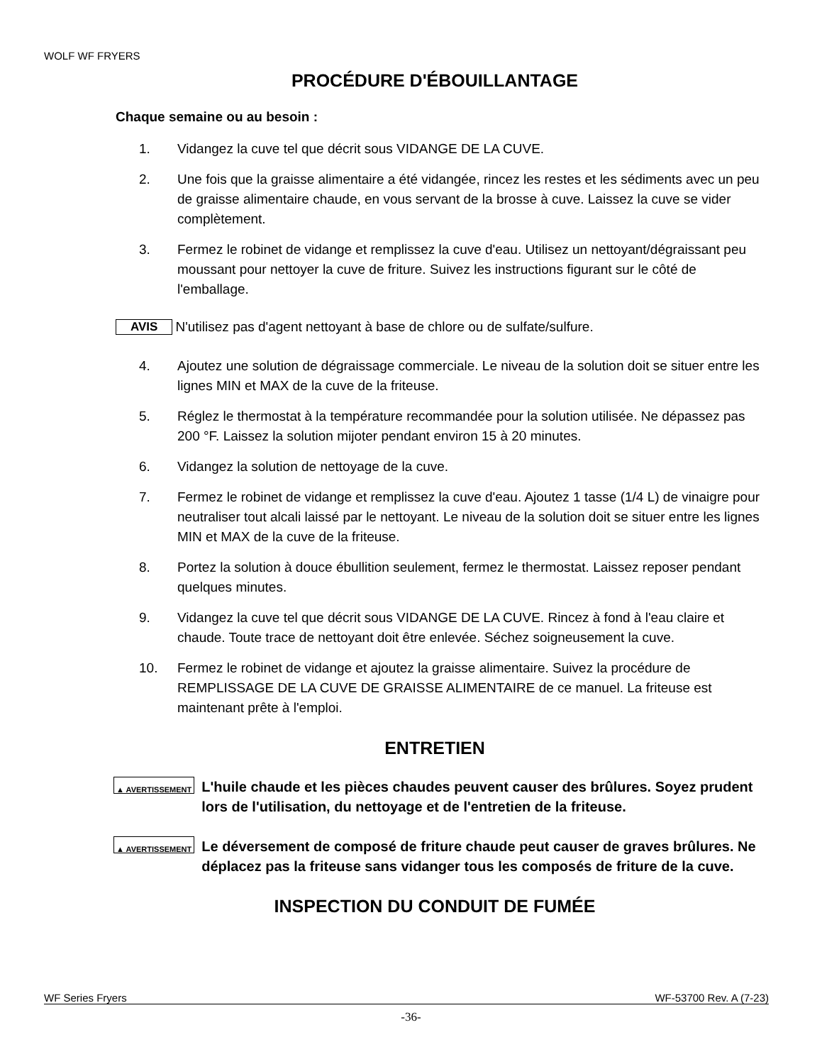WOLF WF FRYERS
PROCÉDURE D'ÉBOUILLANTAGE
Chaque semaine ou au besoin :
1. Vidangez la cuve tel que décrit sous VIDANGE DE LA CUVE.
2. Une fois que la graisse alimentaire a été vidangée, rincez les restes et les sédiments avec un peu de graisse alimentaire chaude, en vous servant de la brosse à cuve. Laissez la cuve se vider complètement.
3. Fermez le robinet de vidange et remplissez la cuve d'eau. Utilisez un nettoyant/dégraissant peu moussant pour nettoyer la cuve de friture. Suivez les instructions figurant sur le côté de l'emballage.
AVIS N'utilisez pas d'agent nettoyant à base de chlore ou de sulfate/sulfure.
4. Ajoutez une solution de dégraissage commerciale. Le niveau de la solution doit se situer entre les lignes MIN et MAX de la cuve de la friteuse.
5. Réglez le thermostat à la température recommandée pour la solution utilisée. Ne dépassez pas 200 °F. Laissez la solution mijoter pendant environ 15 à 20 minutes.
6. Vidangez la solution de nettoyage de la cuve.
7. Fermez le robinet de vidange et remplissez la cuve d'eau. Ajoutez 1 tasse (1/4 L) de vinaigre pour neutraliser tout alcali laissé par le nettoyant. Le niveau de la solution doit se situer entre les lignes MIN et MAX de la cuve de la friteuse.
8. Portez la solution à douce ébullition seulement, fermez le thermostat. Laissez reposer pendant quelques minutes.
9. Vidangez la cuve tel que décrit sous VIDANGE DE LA CUVE. Rincez à fond à l'eau claire et chaude. Toute trace de nettoyant doit être enlevée. Séchez soigneusement la cuve.
10. Fermez le robinet de vidange et ajoutez la graisse alimentaire. Suivez la procédure de REMPLISSAGE DE LA CUVE DE GRAISSE ALIMENTAIRE de ce manuel. La friteuse est maintenant prête à l'emploi.
ENTRETIEN
▲ AVERTISSEMENT L'huile chaude et les pièces chaudes peuvent causer des brûlures. Soyez prudent lors de l'utilisation, du nettoyage et de l'entretien de la friteuse.
▲ AVERTISSEMENT Le déversement de composé de friture chaude peut causer de graves brûlures. Ne déplacez pas la friteuse sans vidanger tous les composés de friture de la cuve.
INSPECTION DU CONDUIT DE FUMÉE
WF Series Fryers WF-53700 Rev. A (7-23)
-36-